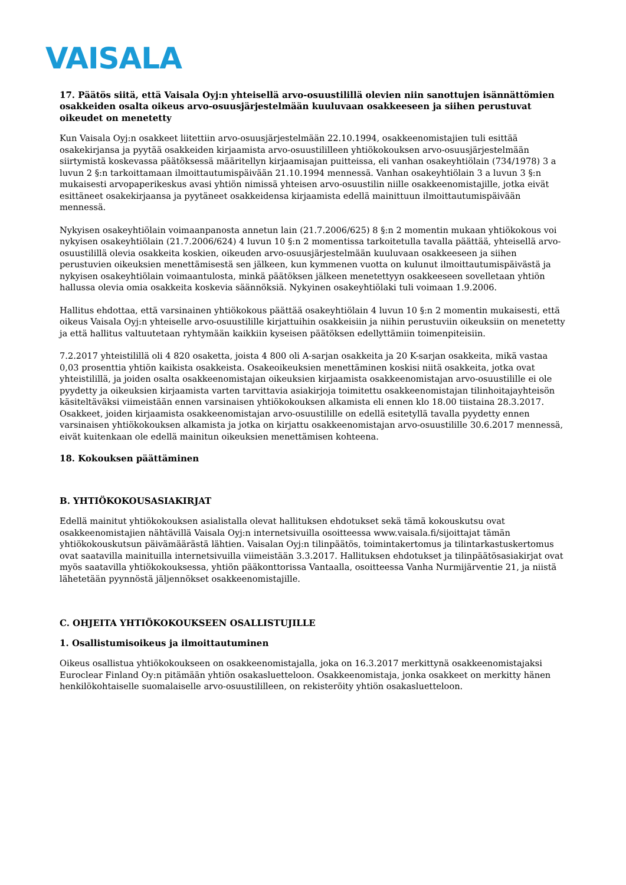VAISALA
17. Päätös siitä, että Vaisala Oyj:n yhteisellä arvo-osuustilillä olevien niin sanottujen isännättömien osakkeiden osalta oikeus arvo-osuusjärjestelmään kuuluvaan osakkeeseen ja siihen perustuvat oikeudet on menetetty
Kun Vaisala Oyj:n osakkeet liitettiin arvo-osuusjärjestelmään 22.10.1994, osakkeenomistajien tuli esittää osakekirjansa ja pyytää osakkeiden kirjaamista arvo-osuustililleen yhtiökokouksen arvo-osuusjärjestelmään siirtymistä koskevassa päätöksessä määritellyn kirjaamisajan puitteissa, eli vanhan osakeyhtiölain (734/1978) 3 a luvun 2 §:n tarkoittamaan ilmoittautumispäivään 21.10.1994 mennessä. Vanhan osakeyhtiölain 3 a luvun 3 §:n mukaisesti arvopaperikeskus avasi yhtiön nimissä yhteisen arvo-osuustilin niille osakkeenomistajille, jotka eivät esittäneet osakekirjaansa ja pyytäneet osakkeidensa kirjaamista edellä mainittuun ilmoittautumispäivään mennessä.
Nykyisen osakeyhtiölain voimaanpanosta annetun lain (21.7.2006/625) 8 §:n 2 momentin mukaan yhtiökokous voi nykyisen osakeyhtiölain (21.7.2006/624) 4 luvun 10 §:n 2 momentissa tarkoitetulla tavalla päättää, yhteisellä arvo-osuustilillä olevia osakkeita koskien, oikeuden arvo-osuusjärjestelmään kuuluvaan osakkeeseen ja siihen perustuvien oikeuksien menettämisestä sen jälkeen, kun kymmenen vuotta on kulunut ilmoittautumispäivästä ja nykyisen osakeyhtiölain voimaantulosta, minkä päätöksen jälkeen menetettyyn osakkeeseen sovelletaan yhtiön hallussa olevia omia osakkeita koskevia säännöksiä. Nykyinen osakeyhtiölaki tuli voimaan 1.9.2006.
Hallitus ehdottaa, että varsinainen yhtiökokous päättää osakeyhtiölain 4 luvun 10 §:n 2 momentin mukaisesti, että oikeus Vaisala Oyj:n yhteiselle arvo-osuustilille kirjattuihin osakkeisiin ja niihin perustuviin oikeuksiin on menetetty ja että hallitus valtuutetaan ryhtymään kaikkiin kyseisen päätöksen edellyttämiin toimenpiteisiin.
7.2.2017 yhteistilillä oli 4 820 osaketta, joista 4 800 oli A-sarjan osakkeita ja 20 K-sarjan osakkeita, mikä vastaa 0,03 prosenttia yhtiön kaikista osakkeista. Osakeoikeuksien menettäminen koskisi niitä osakkeita, jotka ovat yhteistilillä, ja joiden osalta osakkeenomistajan oikeuksien kirjaamista osakkeenomistajan arvo-osuustilille ei ole pyydetty ja oikeuksien kirjaamista varten tarvittavia asiakirjoja toimitettu osakkeenomistajan tilinhoitajayhteisön käsiteltäväksi viimeistään ennen varsinaisen yhtiökokouksen alkamista eli ennen klo 18.00 tiistaina 28.3.2017. Osakkeet, joiden kirjaamista osakkeenomistajan arvo-osuustilille on edellä esitetyllä tavalla pyydetty ennen varsinaisen yhtiökokouksen alkamista ja jotka on kirjattu osakkeenomistajan arvo-osuustilille 30.6.2017 mennessä, eivät kuitenkaan ole edellä mainitun oikeuksien menettämisen kohteena.
18. Kokouksen päättäminen
B. YHTIÖKOKOUSASIAKIRJAT
Edellä mainitut yhtiökokouksen asialistalla olevat hallituksen ehdotukset sekä tämä kokouskutsu ovat osakkeenomistajien nähtävillä Vaisala Oyj:n internetsivuilla osoitteessa www.vaisala.fi/sijoittajat tämän yhtiökokouskutsun päivämäärästä lähtien. Vaisalan Oyj:n tilinpäätös, toimintakertomus ja tilintarkastuskertomus ovat saatavilla mainituilla internetsivuilla viimeistään 3.3.2017. Hallituksen ehdotukset ja tilinpäätösasiakirjat ovat myös saatavilla yhtiökokouksessa, yhtiön pääkonttorissa Vantaalla, osoitteessa Vanha Nurmijärventie 21, ja niistä lähetetään pyynnöstä jäljennökset osakkeenomistajille.
C. OHJEITA YHTIÖKOKOUKSEEN OSALLISTUJILLE
1. Osallistumisoikeus ja ilmoittautuminen
Oikeus osallistua yhtiökokoukseen on osakkeenomistajalla, joka on 16.3.2017 merkittynä osakkeenomistajaksi Euroclear Finland Oy:n pitämään yhtiön osakasluetteloon. Osakkeenomistaja, jonka osakkeet on merkitty hänen henkilökohtaiselle suomalaiselle arvo-osuustililleen, on rekisteröity yhtiön osakasluetteloon.